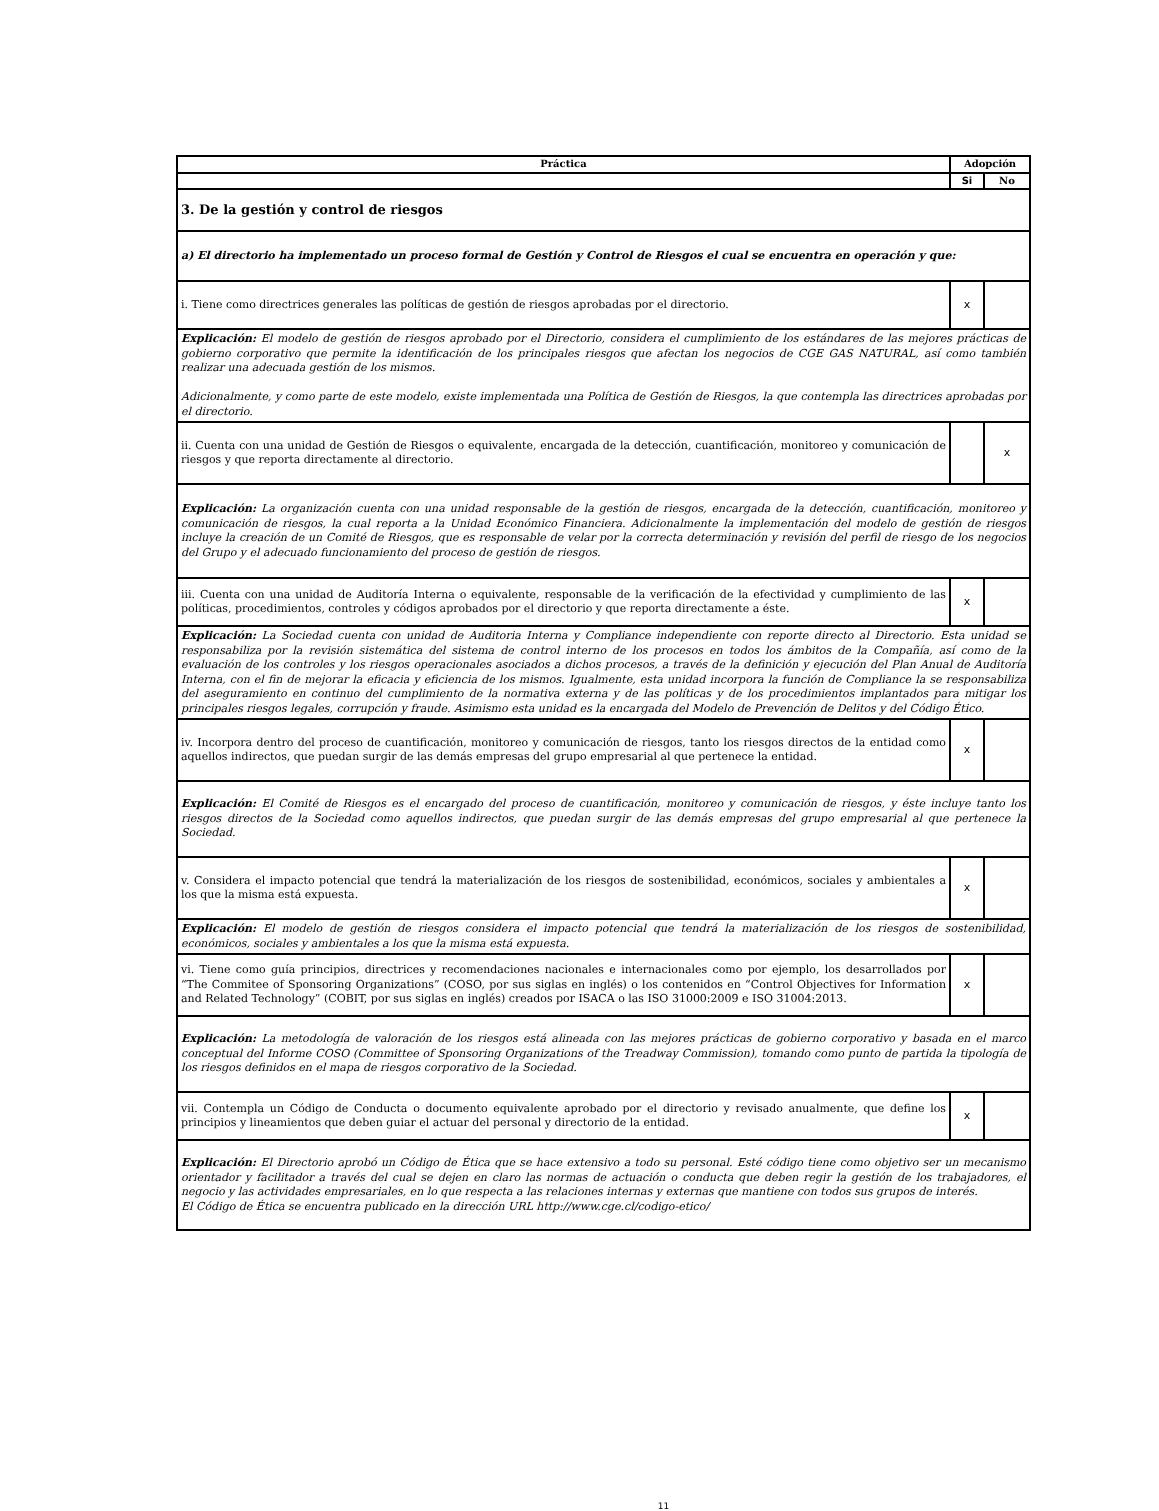| Práctica | Adopción | |
| --- | --- | --- |
| | Si | No |
| 3. De la gestión y control de riesgos | | |
| a) El directorio ha implementado un proceso formal de Gestión y Control de Riesgos el cual se encuentra en operación y que: | | |
| i. Tiene como directrices generales las políticas de gestión de riesgos aprobadas por el directorio. | x | |
| Explicación: El modelo de gestión de riesgos aprobado por el Directorio, considera el cumplimiento de los estándares de las mejores prácticas de gobierno corporativo que permite la identificación de los principales riesgos que afectan los negocios de CGE GAS NATURAL, así como también realizar una adecuada gestión de los mismos. Adicionalmente, y como parte de este modelo, existe implementada una Política de Gestión de Riesgos, la que contempla las directrices aprobadas por el directorio. | | |
| ii. Cuenta con una unidad de Gestión de Riesgos o equivalente, encargada de la detección, cuantificación, monitoreo y comunicación de riesgos y que reporta directamente al directorio. | | x |
| Explicación: La organización cuenta con una unidad responsable de la gestión de riesgos, encargada de la detección, cuantificación, monitoreo y comunicación de riesgos, la cual reporta a la Unidad Económico Financiera. Adicionalmente la implementación del modelo de gestión de riesgos incluye la creación de un Comité de Riesgos, que es responsable de velar por la correcta determinación y revisión del perfil de riesgo de los negocios del Grupo y el adecuado funcionamiento del proceso de gestión de riesgos. | | |
| iii. Cuenta con una unidad de Auditoría Interna o equivalente, responsable de la verificación de la efectividad y cumplimiento de las políticas, procedimientos, controles y códigos aprobados por el directorio y que reporta directamente a éste. | x | |
| Explicación: La Sociedad cuenta con unidad de Auditoria Interna y Compliance independiente con reporte directo al Directorio. Esta unidad se responsabiliza por la revisión sistemática del sistema de control interno de los procesos en todos los ámbitos de la Compañía, así como de la evaluación de los controles y los riesgos operacionales asociados a dichos procesos, a través de la definición y ejecución del Plan Anual de Auditoría Interna, con el fin de mejorar la eficacia y eficiencia de los mismos. Igualmente, esta unidad incorpora la función de Compliance la se responsabiliza del aseguramiento en continuo del cumplimiento de la normativa externa y de las políticas y de los procedimientos implantados para mitigar los principales riesgos legales, corrupción y fraude. Asimismo esta unidad es la encargada del Modelo de Prevención de Delitos y del Código Ético. | | |
| iv. Incorpora dentro del proceso de cuantificación, monitoreo y comunicación de riesgos, tanto los riesgos directos de la entidad como aquellos indirectos, que puedan surgir de las demás empresas del grupo empresarial al que pertenece la entidad. | x | |
| Explicación: El Comité de Riesgos es el encargado del proceso de cuantificación, monitoreo y comunicación de riesgos, y éste incluye tanto los riesgos directos de la Sociedad como aquellos indirectos, que puedan surgir de las demás empresas del grupo empresarial al que pertenece la Sociedad. | | |
| v. Considera el impacto potencial que tendrá la materialización de los riesgos de sostenibilidad, económicos, sociales y ambientales a los que la misma está expuesta. | x | |
| Explicación: El modelo de gestión de riesgos considera el impacto potencial que tendrá la materialización de los riesgos de sostenibilidad, económicos, sociales y ambientales a los que la misma está expuesta. | | |
| vi. Tiene como guía principios, directrices y recomendaciones nacionales e internacionales como por ejemplo, los desarrollados por “The Commitee of Sponsoring Organizations” (COSO, por sus siglas en inglés) o los contenidos en “Control Objectives for Information and Related Technology” (COBIT, por sus siglas en inglés) creados por ISACA o las ISO 31000:2009 e ISO 31004:2013. | x | |
| Explicación: La metodología de valoración de los riesgos está alineada con las mejores prácticas de gobierno corporativo y basada en el marco conceptual del Informe COSO (Committee of Sponsoring Organizations of the Treadway Commission), tomando como punto de partida la tipología de los riesgos definidos en el mapa de riesgos corporativo de la Sociedad. | | |
| vii. Contempla un Código de Conducta o documento equivalente aprobado por el directorio y revisado anualmente, que define los principios y lineamientos que deben guiar el actuar del personal y directorio de la entidad. | x | |
| Explicación: El Directorio aprobó un Código de Ética que se hace extensivo a todo su personal. Esté código tiene como objetivo ser un mecanismo orientador y facilitador a través del cual se dejen en claro las normas de actuación o conducta que deben regir la gestión de los trabajadores, el negocio y las actividades empresariales, en lo que respecta a las relaciones internas y externas que mantiene con todos sus grupos de interés. El Código de Ética se encuentra publicado en la dirección URL http://www.cge.cl/codigo-etico/ | | |
11